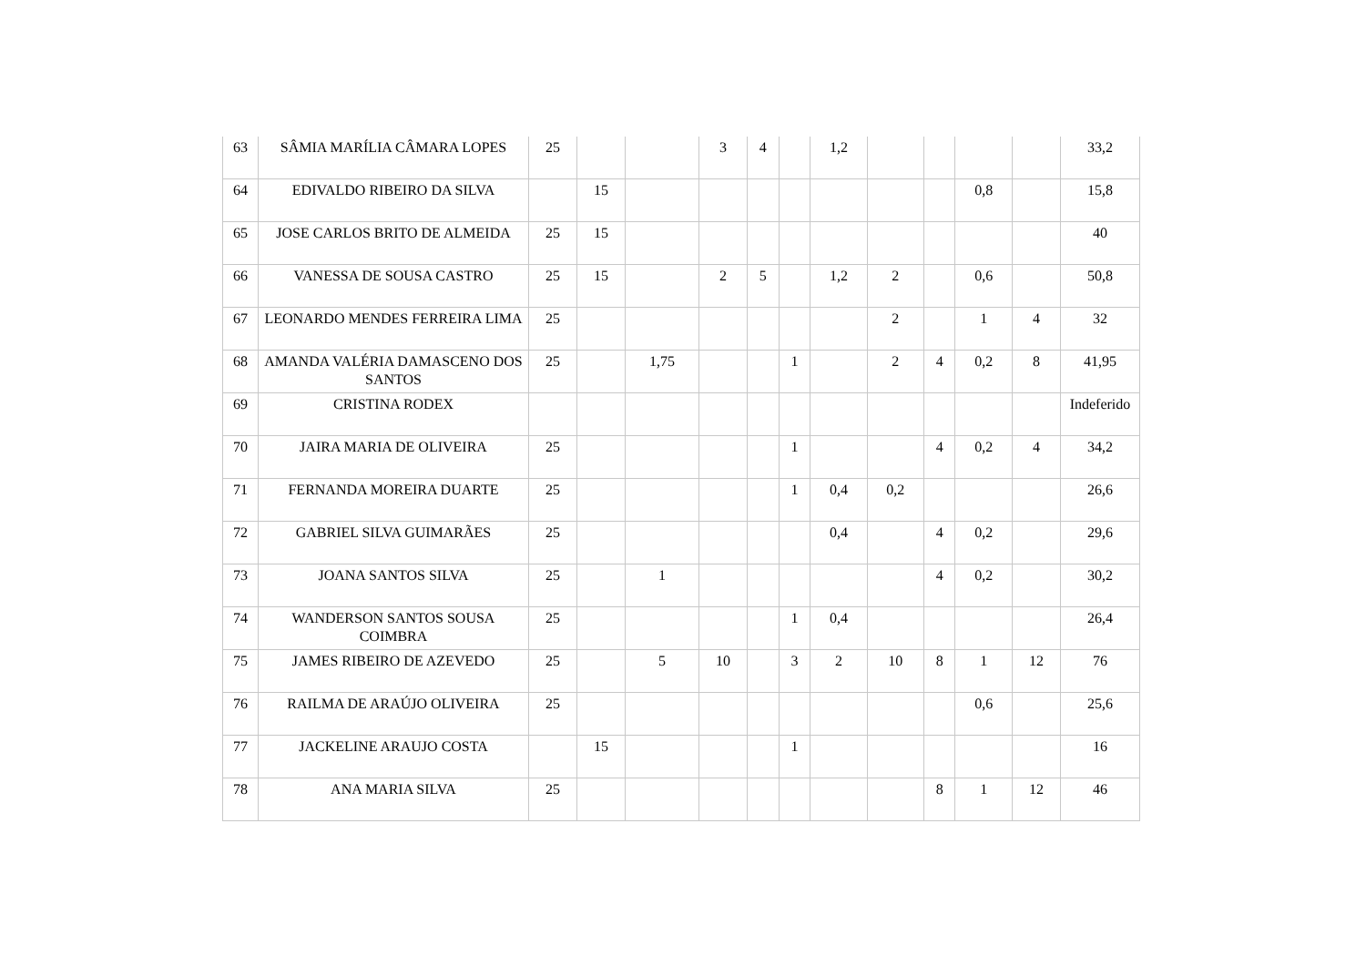| 63 | SÂMIA MARÍLIA CÂMARA LOPES | 25 | | | 3 | 4 | | 1,2 | | | | | 33,2 |
| 64 | EDIVALDO RIBEIRO DA SILVA | | 15 | | | | | | | | 0,8 | | 15,8 |
| 65 | JOSE CARLOS BRITO DE ALMEIDA | 25 | 15 | | | | | | | | | | 40 |
| 66 | VANESSA DE SOUSA CASTRO | 25 | 15 | | 2 | 5 | | 1,2 | 2 | | 0,6 | | 50,8 |
| 67 | LEONARDO MENDES FERREIRA LIMA | 25 | | | | | | | 2 | | 1 | 4 | 32 |
| 68 | AMANDA VALÉRIA DAMASCENO DOS SANTOS | 25 | | 1,75 | | | 1 | | 2 | 4 | 0,2 | 8 | 41,95 |
| 69 | CRISTINA RODEX | | | | | | | | | | | | Indeferido |
| 70 | JAIRA MARIA DE OLIVEIRA | 25 | | | | | 1 | | | 4 | 0,2 | 4 | 34,2 |
| 71 | FERNANDA MOREIRA DUARTE | 25 | | | | | 1 | 0,4 | 0,2 | | | | 26,6 |
| 72 | GABRIEL SILVA GUIMARÃES | 25 | | | | | | 0,4 | | 4 | 0,2 | | 29,6 |
| 73 | JOANA SANTOS SILVA | 25 | | 1 | | | | | | 4 | 0,2 | | 30,2 |
| 74 | WANDERSON SANTOS SOUSA COIMBRA | 25 | | | | | 1 | 0,4 | | | | | 26,4 |
| 75 | JAMES RIBEIRO DE AZEVEDO | 25 | | 5 | 10 | | 3 | 2 | 10 | 8 | 1 | 12 | 76 |
| 76 | RAILMA DE ARAÚJO OLIVEIRA | 25 | | | | | | | | | 0,6 | | 25,6 |
| 77 | JACKELINE ARAUJO COSTA | | 15 | | | | 1 | | | | | | 16 |
| 78 | ANA MARIA SILVA | 25 | | | | | | | | 8 | 1 | 12 | 46 |